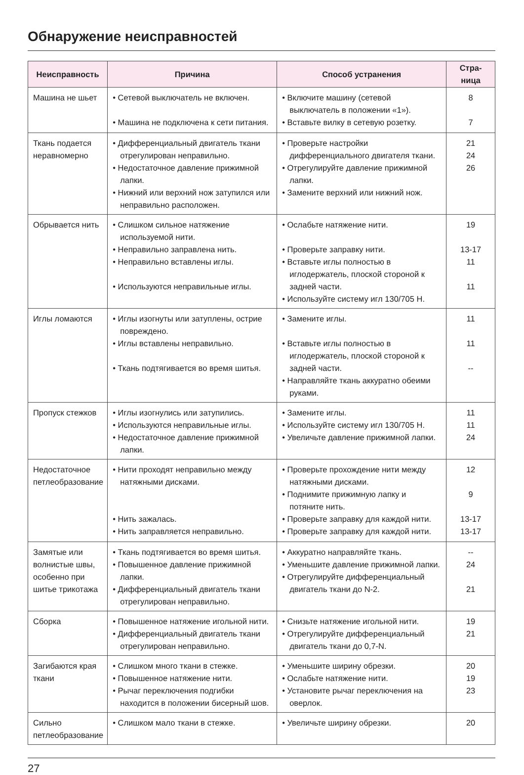Обнаружение неисправностей
| Неисправность | Причина | Способ устранения | Стра- ница |
| --- | --- | --- | --- |
| Машина не шьет | • Сетевой выключатель не включен. • Машина не подключена к сети питания. | • Включите машину (сетевой выключатель в положении «1»). • Вставьте вилку в сетевую розетку. | 8 7 |
| Ткань подается неравномерно | • Дифференциальный двигатель ткани отрегулирован неправильно. • Недостаточное давление прижимной лапки. • Нижний или верхний нож затупился или неправильно расположен. | • Проверьте настройки дифференциального двигателя ткани. • Отрегулируйте давление прижимной лапки. • Замените верхний или нижний нож. | 21 24 26 |
| Обрывается нить | • Слишком сильное натяжение используемой нити. • Неправильно заправлена нить. • Неправильно вставлены иглы. • Используются неправильные иглы. | • Ослабьте натяжение нити. • Проверьте заправку нити. • Вставьте иглы полностью в иглодержатель, плоской стороной к задней части. • Используйте систему игл 130/705 H. | 19 13-17 11 11 |
| Иглы ломаются | • Иглы изогнуты или затуплены, острие повреждено. • Иглы вставлены неправильно. • Ткань подтягивается во время шитья. | • Замените иглы. • Вставьте иглы полностью в иглодержатель, плоской стороной к задней части. • Направляйте ткань аккуратно обеими руками. | 11 11 -- |
| Пропуск стежков | • Иглы изогнулись или затупились. • Используются неправильные иглы. • Недостаточное давление прижимной лапки. | • Замените иглы. • Используйте систему игл 130/705 H. • Увеличьте давление прижимной лапки. | 11 11 24 |
| Недостаточное петлеобразование | • Нити проходят неправильно между натяжными дисками. • Нить зажалась. • Нить заправляется неправильно. | • Проверьте прохождение нити между натяжными дисками. • Поднимите прижимную лапку и потяните нить. • Проверьте заправку для каждой нити. • Проверьте заправку для каждой нити. | 12 9 13-17 13-17 |
| Замятые или волнистые швы, особенно при шитье трикотажа | • Ткань подтягивается во время шитья. • Повышенное давление прижимной лапки. • Дифференциальный двигатель ткани отрегулирован неправильно. | • Аккуратно направляйте ткань. • Уменьшите давление прижимной лапки. • Отрегулируйте дифференциальный двигатель ткани до N-2. | -- 24 21 |
| Сборка | • Повышенное натяжение игольной нити. • Дифференциальный двигатель ткани отрегулирован неправильно. | • Снизьте натяжение игольной нити. • Отрегулируйте дифференциальный двигатель ткани до 0,7-N. | 19 21 |
| Загибаются края ткани | • Слишком много ткани в стежке. • Повышенное натяжение нити. • Рычаг переключения подгибки находится в положении бисерный шов. | • Уменьшите ширину обрезки. • Ослабьте натяжение нити. • Установите рычаг переключения на оверлок. | 20 19 23 |
| Сильно петлеобразование | • Слишком мало ткани в стежке. | • Увеличьте ширину обрезки. | 20 |
27